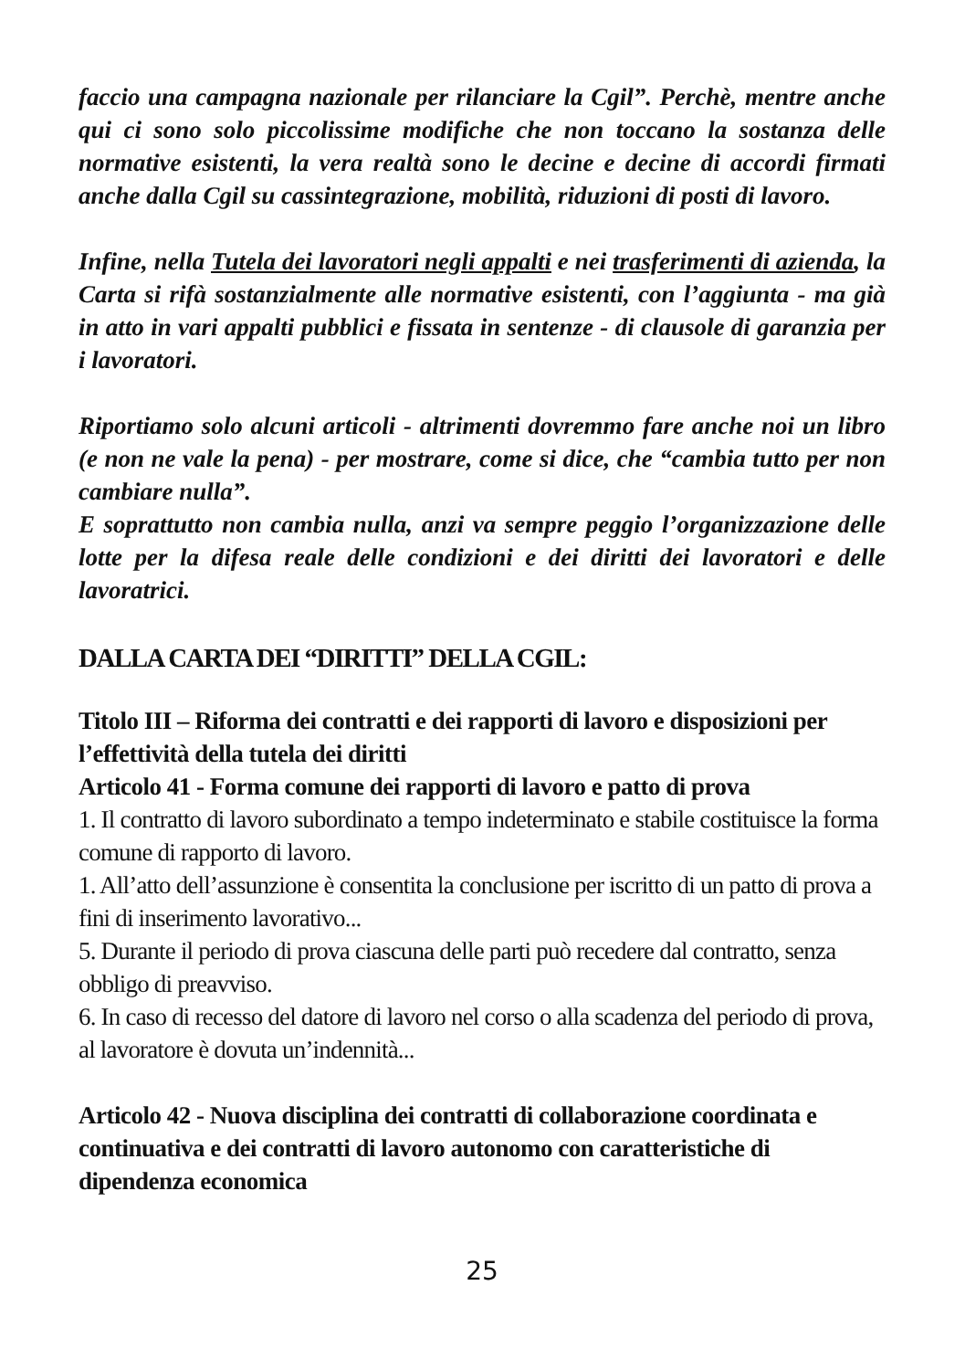faccio una campagna nazionale per rilanciare la Cgil”. Perchè, mentre anche qui ci sono solo piccolissime modifiche che non toccano la sostanza delle normative esistenti, la vera realtà sono le decine e decine di accordi firmati anche dalla Cgil su cassintegrazione, mobilità, riduzioni di posti di lavoro.
Infine, nella Tutela dei lavoratori negli appalti e nei trasferimenti di azienda, la Carta si rifà sostanzialmente alle normative esistenti, con l’aggiunta - ma già in atto in vari appalti pubblici e fissata in sentenze - di clausole di garanzia per i lavoratori.
Riportiamo solo alcuni articoli - altrimenti dovremmo fare anche noi un libro (e non ne vale la pena) - per mostrare, come si dice, che “cambia tutto per non cambiare nulla”.
E soprattutto non cambia nulla, anzi va sempre peggio l’organizzazione delle lotte per la difesa reale delle condizioni e dei diritti dei lavoratori e delle lavoratrici.
DALLA CARTA DEI “DIRITTI” DELLA CGIL:
Titolo III – Riforma dei contratti e dei rapporti di lavoro e disposizioni per l’effettività della tutela dei diritti
Articolo 41 - Forma comune dei rapporti di lavoro e patto di prova
1. Il contratto di lavoro subordinato a tempo indeterminato e stabile costituisce la forma comune di rapporto di lavoro.
1. All’atto dell’assunzione è consentita la conclusione per iscritto di un patto di prova a fini di inserimento lavorativo...
5. Durante il periodo di prova ciascuna delle parti può recedere dal contratto, senza obbligo di preavviso.
6. In caso di recesso del datore di lavoro nel corso o alla scadenza del periodo di prova, al lavoratore è dovuta un’indennità...
Articolo 42 - Nuova disciplina dei contratti di collaborazione coordinata e continuativa e dei contratti di lavoro autonomo con caratteristiche di dipendenza economica
25